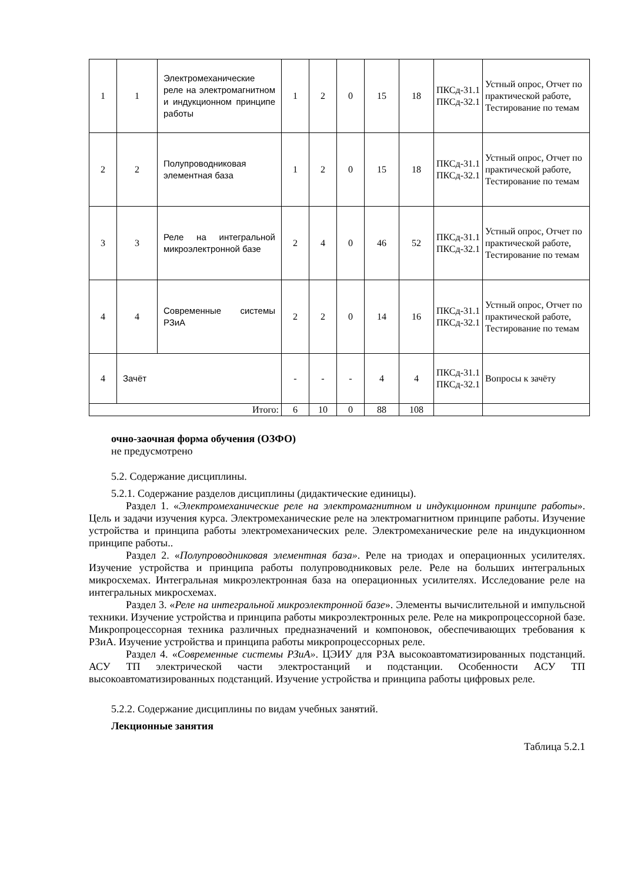| 1 | 1 | Электромеханические реле на электромагнитном и индукционном принципе работы | 1 | 2 | 0 | 15 | 18 | ПКСд-31.1 ПКСд-32.1 | Устный опрос, Отчет по практической работе, Тестирование по темам |
| 2 | 2 | Полупроводниковая элементная база | 1 | 2 | 0 | 15 | 18 | ПКСд-31.1 ПКСд-32.1 | Устный опрос, Отчет по практической работе, Тестирование по темам |
| 3 | 3 | Реле на интегральной микроэлектронной базе | 2 | 4 | 0 | 46 | 52 | ПКСд-31.1 ПКСд-32.1 | Устный опрос, Отчет по практической работе, Тестирование по темам |
| 4 | 4 | Современные системы РЗиА | 2 | 2 | 0 | 14 | 16 | ПКСд-31.1 ПКСд-32.1 | Устный опрос, Отчет по практической работе, Тестирование по темам |
| 4 | Зачёт | | - | - | - | 4 | 4 | ПКСд-31.1 ПКСд-32.1 | Вопросы к зачёту |
| Итого: | | | 6 | 10 | 0 | 88 | 108 | | |
очно-заочная форма обучения (ОЗФО)
не предусмотрено
5.2. Содержание дисциплины.
5.2.1. Содержание разделов дисциплины (дидактические единицы).
Раздел 1. «Электромеханические реле на электромагнитном и индукционном принципе работы». Цель и задачи изучения курса. Электромеханические реле на электромагнитном принципе работы. Изучение устройства и принципа работы электромеханических реле. Электромеханические реле на индукционном принципе работы..
Раздел 2. «Полупроводниковая элементная база». Реле на триодах и операционных усилителях. Изучение устройства и принципа работы полупроводниковых реле. Реле на больших интегральных микросхемах. Интегральная микроэлектронная база на операционных усилителях. Исследование реле на интегральных микросхемах.
Раздел 3. «Реле на интегральной микроэлектронной базе». Элементы вычислительной и импульсной техники. Изучение устройства и принципа работы микроэлектронных реле. Реле на микропроцессорной базе. Микропроцессорная техника различных предназначений и компоновок, обеспечивающих требования к РЗиА. Изучение устройства и принципа работы микропроцессорных реле.
Раздел 4. «Современные системы РЗиА». ЦЭИУ для РЗА высокоавтоматизированных подстанций. АСУ ТП электрической части электростанций и подстанции. Особенности АСУ ТП высокоавтоматизированных подстанций. Изучение устройства и принципа работы цифровых реле.
5.2.2. Содержание дисциплины по видам учебных занятий.
Лекционные занятия
Таблица 5.2.1